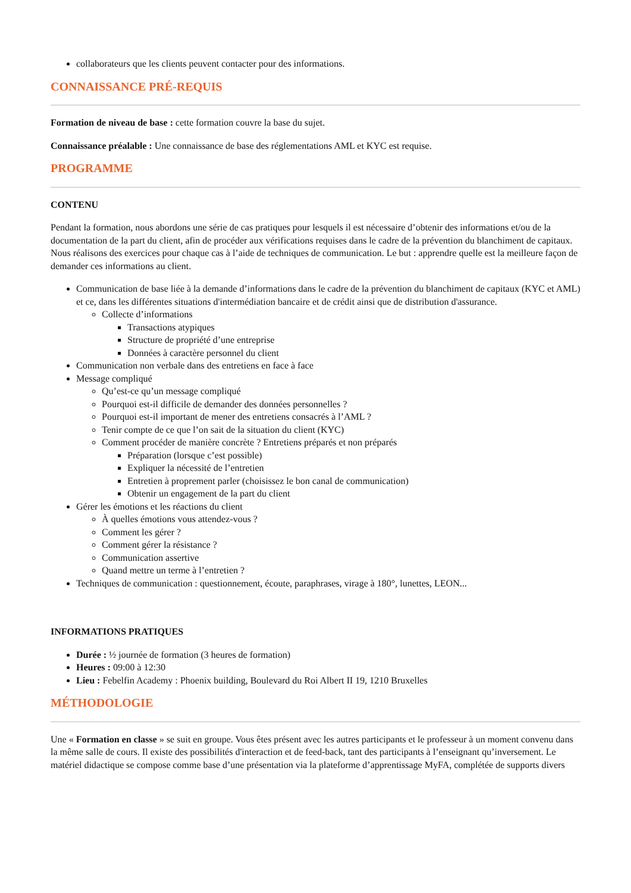collaborateurs que les clients peuvent contacter pour des informations.
CONNAISSANCE PRÉ-REQUIS
Formation de niveau de base : cette formation couvre la base du sujet.
Connaissance préalable : Une connaissance de base des réglementations AML et KYC est requise.
PROGRAMME
CONTENU
Pendant la formation, nous abordons une série de cas pratiques pour lesquels il est nécessaire d’obtenir des informations et/ou de la documentation de la part du client, afin de procéder aux vérifications requises dans le cadre de la prévention du blanchiment de capitaux. Nous réalisons des exercices pour chaque cas à l’aide de techniques de communication. Le but : apprendre quelle est la meilleure façon de demander ces informations au client.
Communication de base liée à la demande d’informations dans le cadre de la prévention du blanchiment de capitaux (KYC et AML) et ce, dans les différentes situations d'intermédiation bancaire et de crédit ainsi que de distribution d'assurance.
Collecte d’informations
Transactions atypiques
Structure de propriété d’une entreprise
Données à caractère personnel du client
Communication non verbale dans des entretiens en face à face
Message compliqué
Qu’est-ce qu’un message compliqué
Pourquoi est-il difficile de demander des données personnelles ?
Pourquoi est-il important de mener des entretiens consacrés à l’AML ?
Tenir compte de ce que l’on sait de la situation du client (KYC)
Comment procéder de manière concrète ? Entretiens préparés et non préparés
Préparation (lorsque c’est possible)
Expliquer la nécessité de l’entretien
Entretien à proprement parler (choisissez le bon canal de communication)
Obtenir un engagement de la part du client
Gérer les émotions et les réactions du client
À quelles émotions vous attendez-vous ?
Comment les gérer ?
Comment gérer la résistance ?
Communication assertive
Quand mettre un terme à l’entretien ?
Techniques de communication : questionnement, écoute, paraphrases, virage à 180°, lunettes, LEON...
INFORMATIONS PRATIQUES
Durée : ½ journée de formation (3 heures de formation)
Heures : 09:00 à 12:30
Lieu : Febelfin Academy : Phoenix building, Boulevard du Roi Albert II 19, 1210 Bruxelles
MÉTHODOLOGIE
Une « Formation en classe » se suit en groupe. Vous êtes présent avec les autres participants et le professeur à un moment convenu dans la même salle de cours. Il existe des possibilités d'interaction et de feed-back, tant des participants à l’enseignant qu’inversement. Le matériel didactique se compose comme base d’une présentation via la plateforme d’apprentissage MyFA, complétée de supports divers